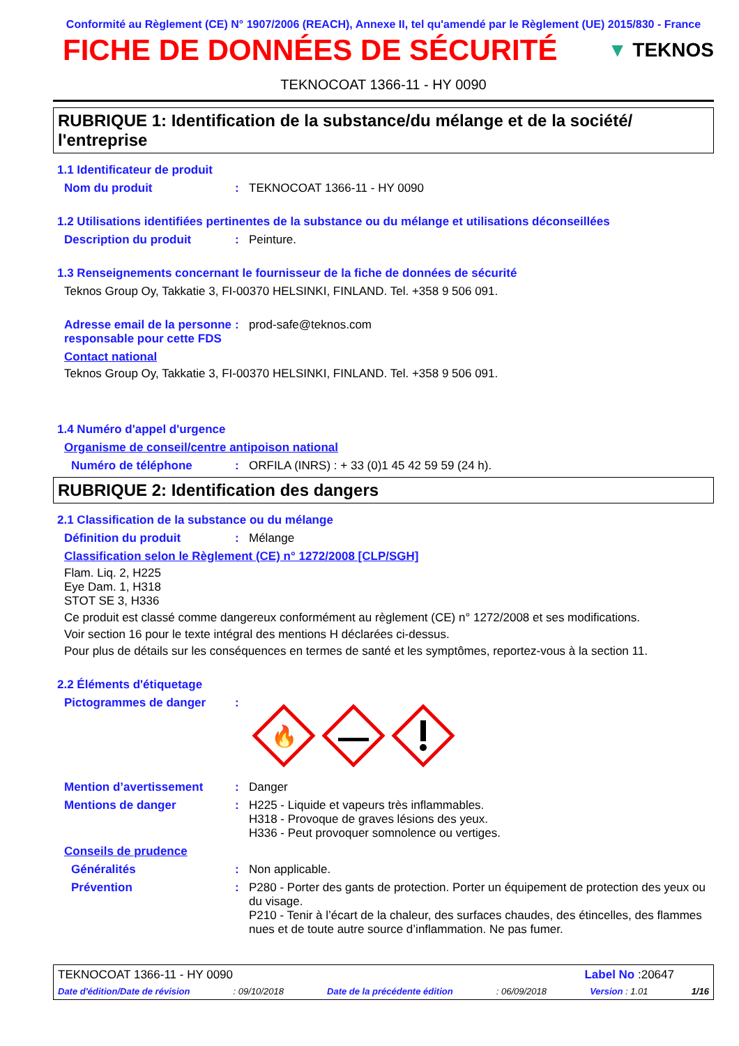Conformité au Règlement (CE) N° 1907/2006 (REACH), Annexe II, tel qu'amendé par le Règlement (UE) 2015/830 - France
FICHE DE DONNÉES DE SÉCURITÉ
▼ TEKNOS
TEKNOCOAT 1366-11 - HY 0090
RUBRIQUE 1: Identification de la substance/du mélange et de la société/ l'entreprise
1.1 Identificateur de produit
Nom du produit: TEKNOCOAT 1366-11 - HY 0090
1.2 Utilisations identifiées pertinentes de la substance ou du mélange et utilisations déconseillées
Description du produit: Peinture.
1.3 Renseignements concernant le fournisseur de la fiche de données de sécurité
Teknos Group Oy, Takkatie 3, FI-00370 HELSINKI, FINLAND. Tel. +358 9 506 091.
Adresse email de la personne responsable pour cette FDS: prod-safe@teknos.com
Contact national
Teknos Group Oy, Takkatie 3, FI-00370 HELSINKI, FINLAND. Tel. +358 9 506 091.
1.4 Numéro d'appel d'urgence
Organisme de conseil/centre antipoison national
Numéro de téléphone: ORFILA (INRS) : + 33 (0)1 45 42 59 59 (24 h).
RUBRIQUE 2: Identification des dangers
2.1 Classification de la substance ou du mélange
Définition du produit: Mélange
Classification selon le Règlement (CE) n° 1272/2008 [CLP/SGH]
Flam. Liq. 2, H225
Eye Dam. 1, H318
STOT SE 3, H336
Ce produit est classé comme dangereux conformément au règlement (CE) n° 1272/2008 et ses modifications.
Voir section 16 pour le texte intégral des mentions H déclarées ci-dessus.
Pour plus de détails sur les conséquences en termes de santé et les symptômes, reportez-vous à la section 11.
2.2 Éléments d'étiquetage
Pictogrammes de danger:
🔥
Mention d’avertissement: Danger
Mentions de danger: H225 - Liquide et vapeurs très inflammables.
H318 - Provoque de graves lésions des yeux.
H336 - Peut provoquer somnolence ou vertiges.
Conseils de prudence
Généralités: Non applicable.
Prévention: P280 - Porter des gants de protection. Porter un équipement de protection des yeux ou du visage.
P210 - Tenir à l’écart de la chaleur, des surfaces chaudes, des étincelles, des flammes nues et de toute autre source d’inflammation. Ne pas fumer.
TEKNOCOAT 1366-11 - HY 0090 Label No :20647
Date d'édition/Date de révision: 09/10/2018 Date de la précédente édition: 06/09/2018 Version : 1.01 1/16